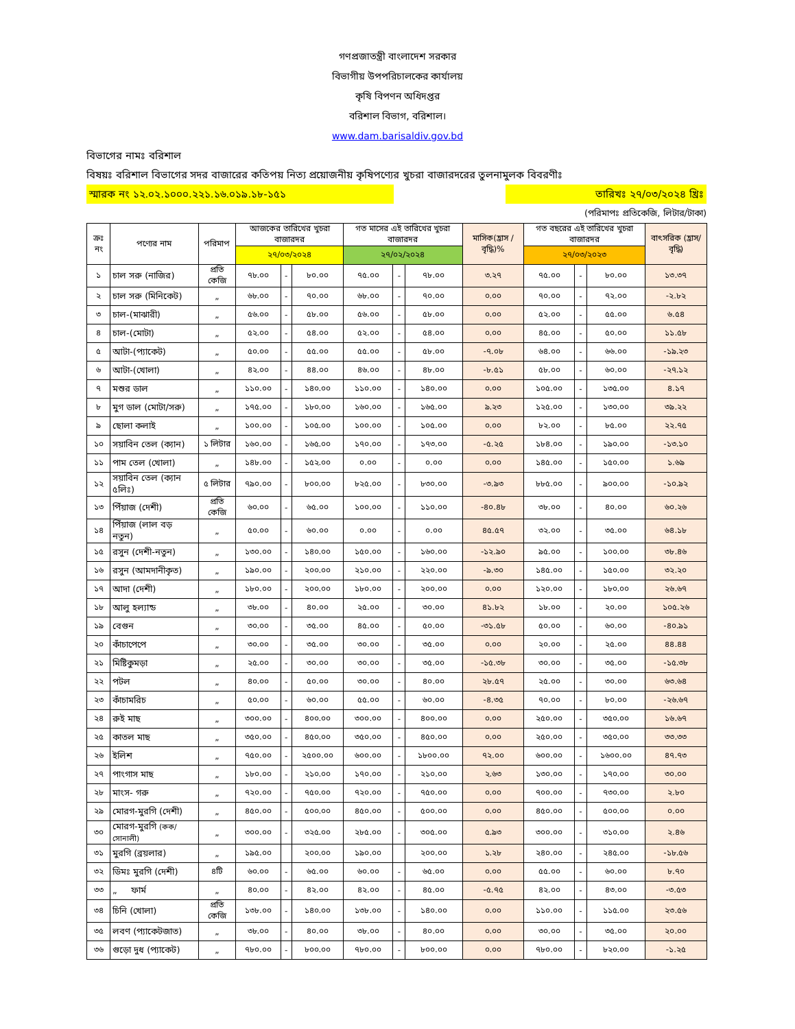গণপ্রজাতন্ত্রী বাংলাদেশ সরকার
বিভাগীয় উপপরিচালকের কার্যালয়
কৃষি বিপণন অধিদপ্তর
বরিশাল বিভাগ, বরিশাল।
www.dam.barisaldiv.gov.bd
বিভাগের নামঃ বরিশাল
বিষয়ঃ বরিশাল বিভাগের সদর বাজারের কতিপয় নিত্য প্রয়োজনীয় কৃষিপণ্যের খুচরা বাজারদরের তুলনামুলক বিবরণীঃ
স্মারক নং ১২.০২.১০০০.২২১.১৬.০১৯.১৮-১৫১ তারিখঃ ২৭/০৩/২০২৪ খ্রিঃ
(পরিমাপঃ প্রতিকেজি, লিটার/টাকা)
| ক্রঃ নং | পণ্যের নাম | পরিমাপ | আজকের তারিখের খুচরা বাজারদর | | | গত মাসের এই তারিখের খুচরা বাজারদর | | | মাসিক(হ্রাস /বৃদ্ধি)% | গত বছরের এই তারিখের খুচরা বাজারদর | | | বাৎসরিক (হ্রাস/বৃদ্ধি) |
| --- | --- | --- | --- | --- | --- | --- | --- | --- | --- | --- | --- | --- | --- |
| | | | ২৭/০৩/২০২৪ | | | ২৭/০২/২০২৪ | | | | ২৭/০৩/২০২৩ | | | |
| ১ | চাল সরু (নাজির) | প্রতি কেজি | ৭৮.০০ | - | ৮০.০০ | ৭৫.০০ | - | ৭৮.০০ | ৩.২৭ | ৭৫.০০ | - | ৮০.০০ | ১৩.৩৭ |
| ২ | চাল সরু (মিনিকেট) | „ | ৬৮.০০ | - | ৭০.০০ | ৬৮.০০ | - | ৭০.০০ | ০.০০ | ৭০.০০ | - | ৭২.০০ | -২.৮২ |
| ৩ | চাল-(মাঝারী) | „ | ৫৬.০০ | - | ৫৮.০০ | ৫৬.০০ | - | ৫৮.০০ | ০.০০ | ৫২.০০ | - | ৫৫.০০ | ৬.৫৪ |
| ৪ | চাল-(মোটা) | „ | ৫২.০০ | - | ৫৪.০০ | ৫২.০০ | - | ৫৪.০০ | ০.০০ | ৪৫.০০ | - | ৫০.০০ | ১১.৫৮ |
| ৫ | আটা-(প্যাকেট) | „ | ৫০.০০ | - | ৫৫.০০ | ৫৫.০০ | - | ৫৮.০০ | -৭.০৮ | ৬৪.০০ | - | ৬৬.০০ | -১৯.২৩ |
| ৬ | আটা-(খোলা) | „ | ৪২.০০ | - | ৪৪.০০ | ৪৬.০০ | - | ৪৮.০০ | -৮.৫১ | ৫৮.০০ | - | ৬০.০০ | -২৭.১২ |
| ৭ | মশুর ডাল | „ | ১১০.০০ | - | ১৪০.০০ | ১১০.০০ | - | ১৪০.০০ | ০.০০ | ১০৫.০০ | - | ১৩৫.০০ | ৪.১৭ |
| ৮ | মুগ ডাল (মোটা/সরু) | „ | ১৭৫.০০ | - | ১৮০.০০ | ১৬০.০০ | - | ১৬৫.০০ | ৯.২৩ | ১২৫.০০ | - | ১৩০.০০ | ৩৯.২২ |
| ৯ | ছোলা কলাই | „ | ১০০.০০ | - | ১০৫.০০ | ১০০.০০ | - | ১০৫.০০ | ০.০০ | ৮২.০০ | - | ৮৫.০০ | ২২.৭৫ |
| ১০ | সয়াবিন তেল (ক্যান) | ১ লিটার | ১৬০.০০ | - | ১৬৫.০০ | ১৭০.০০ | - | ১৭৩.০০ | -৫.২৫ | ১৮৪.০০ | - | ১৯০.০০ | -১৩.১০ |
| ১১ | পাম তেল (খোলা) | „ | ১৪৮.০০ | - | ১৫২.০০ | ০.০০ | - | ০.০০ | ০.০০ | ১৪৫.০০ | - | ১৫০.০০ | ১.৬৯ |
| ১২ | সয়াবিন তেল (ক্যান ৫লিঃ) | ৫ লিটার | ৭৯০.০০ | - | ৮০০.০০ | ৮২৫.০০ | - | ৮৩০.০০ | -৩.৯৩ | ৮৮৫.০০ | - | ৯০০.০০ | -১০.৯২ |
| ১৩ | পিঁয়াজ (দেশী) | প্রতি কেজি | ৬০.০০ | - | ৬৫.০০ | ১০০.০০ | - | ১১০.০০ | -৪০.৪৮ | ৩৮.০০ | - | ৪০.০০ | ৬০.২৬ |
| ১৪ | পিঁয়াজ (লাল বড় নতুন) | „ | ৫০.০০ | - | ৬০.০০ | ০.০০ | - | ০.০০ | ৪৫.৫৭ | ৩২.০০ | - | ৩৫.০০ | ৬৪.১৮ |
| ১৫ | রসুন (দেশী-নতুন) | „ | ১৩০.০০ | - | ১৪০.০০ | ১৫০.০০ | - | ১৬০.০০ | -১২.৯০ | ৯৫.০০ | - | ১০০.০০ | ৩৮.৪৬ |
| ১৬ | রসুন (আমদানীকৃত) | „ | ১৯০.০০ | - | ২০০.০০ | ২১০.০০ | - | ২২০.০০ | -৯.৩০ | ১৪৫.০০ | - | ১৫০.০০ | ৩২.২০ |
| ১৭ | আদা (দেশী) | „ | ১৮০.০০ | - | ২০০.০০ | ১৮০.০০ | - | ২০০.০০ | ০.০০ | ১২০.০০ | - | ১৮০.০০ | ২৬.৬৭ |
| ১৮ | আলু হল্যান্ড | „ | ৩৮.০০ | - | ৪০.০০ | ২৫.০০ | - | ৩০.০০ | ৪১.৮২ | ১৮.০০ | - | ২০.০০ | ১০৫.২৬ |
| ১৯ | বেগুন | „ | ৩০.০০ | - | ৩৫.০০ | ৪৫.০০ | - | ৫০.০০ | -৩১.৫৮ | ৫০.০০ | - | ৬০.০০ | -৪০.৯১ |
| ২০ | কাঁচাপেপে | „ | ৩০.০০ | - | ৩৫.০০ | ৩০.০০ | - | ৩৫.০০ | ০.০০ | ২০.০০ | - | ২৫.০০ | ৪৪.৪৪ |
| ২১ | মিষ্টিকুমড়া | „ | ২৫.০০ | - | ৩০.০০ | ৩০.০০ | - | ৩৫.০০ | -১৫.৩৮ | ৩০.০০ | - | ৩৫.০০ | -১৫.৩৮ |
| ২২ | পটল | „ | ৪০.০০ | - | ৫০.০০ | ৩০.০০ | - | ৪০.০০ | ২৮.৫৭ | ২৫.০০ | - | ৩০.০০ | ৬৩.৬৪ |
| ২৩ | কাঁচামরিচ | „ | ৫০.০০ | - | ৬০.০০ | ৫৫.০০ | - | ৬০.০০ | -৪.৩৫ | ৭০.০০ | - | ৮০.০০ | -২৬.৬৭ |
| ২৪ | রুই মাছ | „ | ৩০০.০০ | - | ৪০০.০০ | ৩০০.০০ | - | ৪০০.০০ | ০.০০ | ২৫০.০০ | - | ৩৫০.০০ | ১৬.৬৭ |
| ২৫ | কাতল মাছ | „ | ৩৫০.০০ | - | ৪৫০.০০ | ৩৫০.০০ | - | ৪৫০.০০ | ০.০০ | ২৫০.০০ | - | ৩৫০.০০ | ৩৩.৩৩ |
| ২৬ | ইলিশ | „ | ৭৫০.০০ | - | ২৫০০.০০ | ৬০০.০০ | - | ১৮০০.০০ | ৭২.০০ | ৬০০.০০ | - | ১৬০০.০০ | ৪৭.৭৩ |
| ২৭ | পাংগাস মাছ | „ | ১৮০.০০ | - | ২১০.০০ | ১৭০.০০ | - | ২১০.০০ | ২.৬৩ | ১৩০.০০ | - | ১৭০.০০ | ৩০.০০ |
| ২৮ | মাংস- গরু | „ | ৭২০.০০ | - | ৭৫০.০০ | ৭২০.০০ | - | ৭৫০.০০ | ০.০০ | ৭০০.০০ | - | ৭৩০.০০ | ২.৮০ |
| ২৯ | মোরগ-মুরগি (দেশী) | „ | ৪৫০.০০ | - | ৫০০.০০ | ৪৫০.০০ | - | ৫০০.০০ | ০.০০ | ৪৫০.০০ | - | ৫০০.০০ | ০.০০ |
| ৩০ | মোরগ-মুরগি (কক/সোনালী) | „ | ৩০০.০০ | - | ৩২৫.০০ | ২৮৫.০০ | - | ৩০৫.০০ | ৫.৯৩ | ৩০০.০০ | - | ৩১০.০০ | ২.৪৬ |
| ৩১ | মুরগি (ব্রয়লার) | „ | ১৯৫.০০ | | ২০০.০০ | ১৯০.০০ | | ২০০.০০ | ১.২৮ | ২৪০.০০ | - | ২৪৫.০০ | -১৮.৫৬ |
| ৩২ | ডিমঃ মুরগি (দেশী) | ৪টি | ৬০.০০ | - | ৬৫.০০ | ৬০.০০ | - | ৬৫.০০ | ০.০০ | ৫৫.০০ | - | ৬০.০০ | ৮.৭০ |
| ৩৩ | „ ফার্ম | „ | ৪০.০০ | - | ৪২.০০ | ৪২.০০ | - | ৪৫.০০ | -৫.৭৫ | ৪২.০০ | - | ৪৩.০০ | -৩.৫৩ |
| ৩৪ | চিনি (খোলা) | প্রতি কেজি | ১৩৮.০০ | - | ১৪০.০০ | ১৩৮.০০ | - | ১৪০.০০ | ০.০০ | ১১০.০০ | - | ১১৫.০০ | ২৩.৫৬ |
| ৩৫ | লবণ (প্যাকেটজাত) | „ | ৩৮.০০ | - | ৪০.০০ | ৩৮.০০ | - | ৪০.০০ | ০.০০ | ৩০.০০ | - | ৩৫.০০ | ২০.০০ |
| ৩৬ | গুড়ো দুধ (প্যাকেট) | „ | ৭৮০.০০ | - | ৮০০.০০ | ৭৮০.০০ | - | ৮০০.০০ | ০.০০ | ৭৮০.০০ | - | ৮২০.০০ | -১.২৫ |